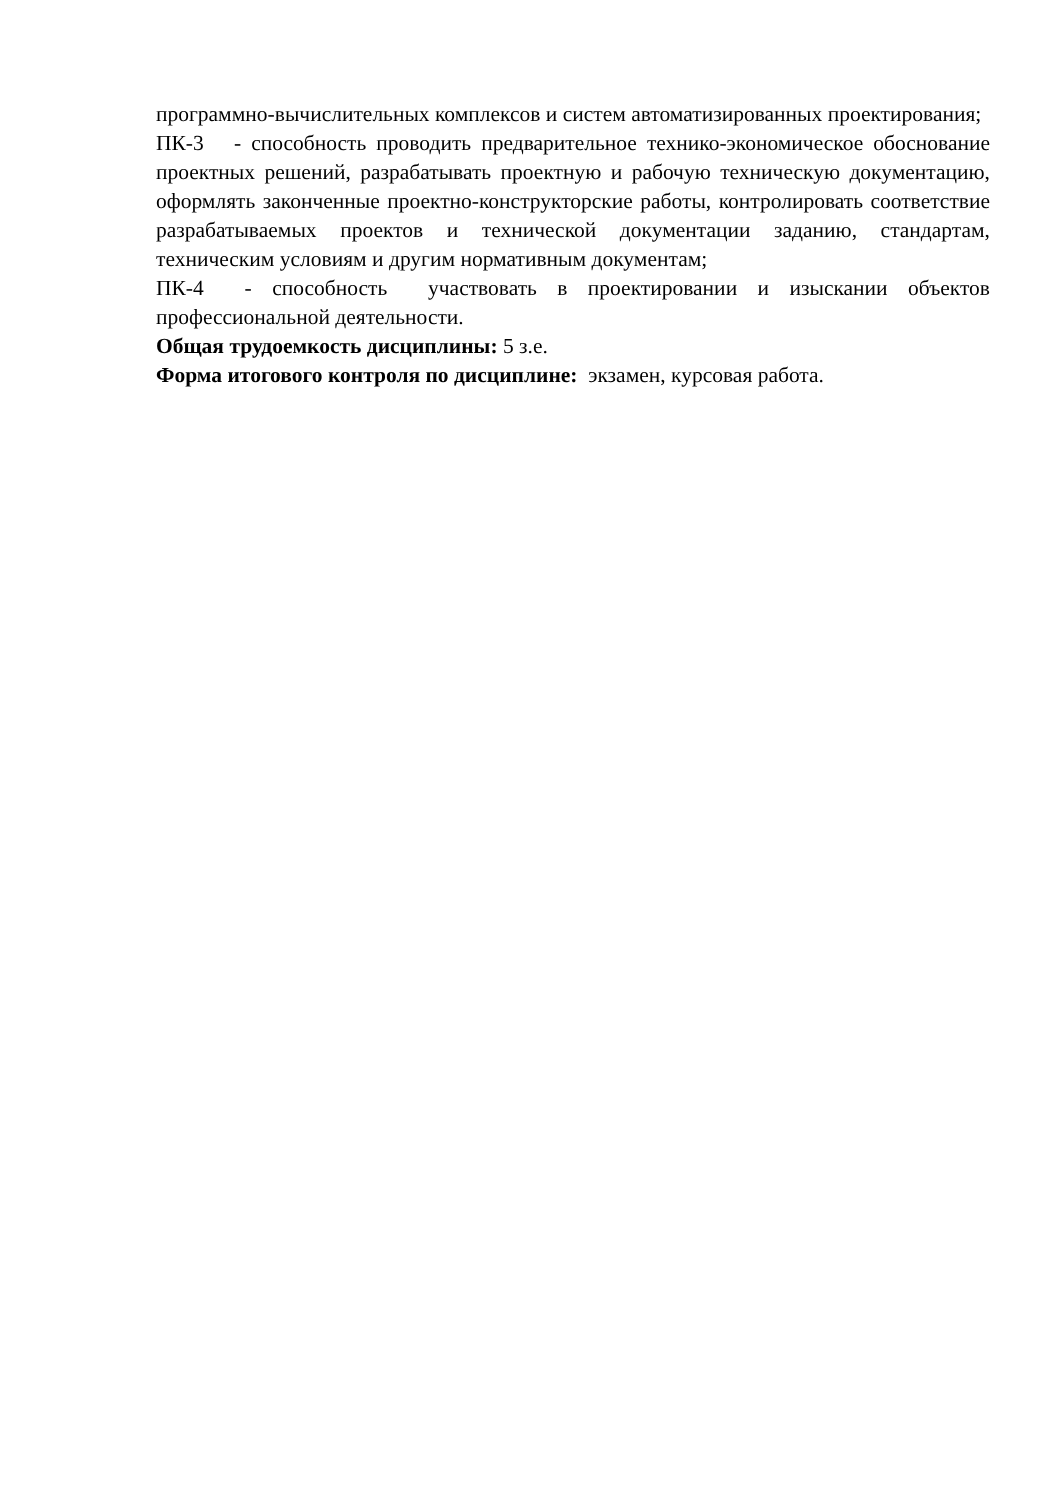программно-вычислительных комплексов и систем автоматизированных проектирования;
ПК-3 - способность проводить предварительное технико-экономическое обоснование проектных решений, разрабатывать проектную и рабочую техническую документацию, оформлять законченные проектно-конструкторские работы, контролировать соответствие разрабатываемых проектов и технической документации заданию, стандартам, техническим условиям и другим нормативным документам;
ПК-4 - способность участвовать в проектировании и изыскании объектов профессиональной деятельности.
Общая трудоемкость дисциплины: 5 з.е.
Форма итогового контроля по дисциплине: экзамен, курсовая работа.